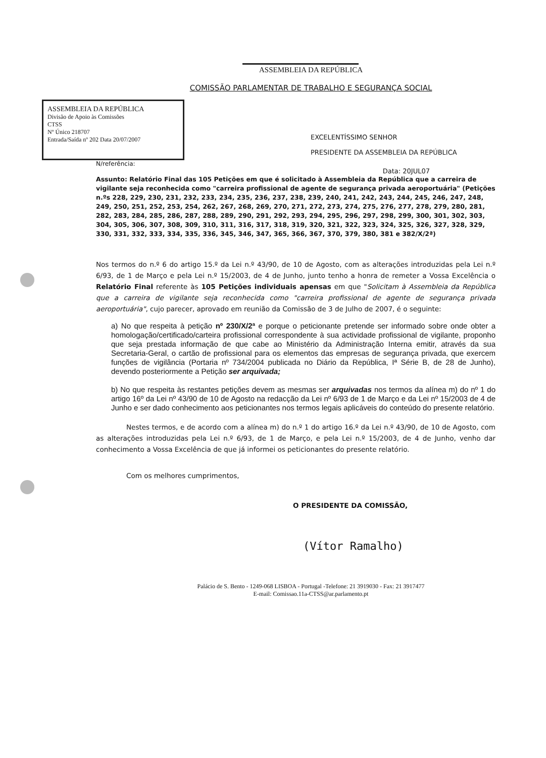ASSEMBLEIA DA REPÚBLICA
COMISSÃO PARLAMENTAR DE TRABALHO E SEGURANÇA SOCIAL
ASSEMBLEIA DA REPÚBLICA
Divisão de Apoio às Comissões
CTSS
Nº Único 218707
Entrada/Saída nº 202 Data 20/07/2007
EXCELENTÍSSIMO SENHOR
PRESIDENTE DA ASSEMBLEIA DA REPÚBLICA
N/referência:
Data: 20JUL07
Assunto: Relatório Final das 105 Petições em que é solicitado à Assembleia da República que a carreira de vigilante seja reconhecida como "carreira profissional de agente de segurança privada aeroportuária" (Petições n.ºs 228, 229, 230, 231, 232, 233, 234, 235, 236, 237, 238, 239, 240, 241, 242, 243, 244, 245, 246, 247, 248, 249, 250, 251, 252, 253, 254, 262, 267, 268, 269, 270, 271, 272, 273, 274, 275, 276, 277, 278, 279, 280, 281, 282, 283, 284, 285, 286, 287, 288, 289, 290, 291, 292, 293, 294, 295, 296, 297, 298, 299, 300, 301, 302, 303, 304, 305, 306, 307, 308, 309, 310, 311, 316, 317, 318, 319, 320, 321, 322, 323, 324, 325, 326, 327, 328, 329, 330, 331, 332, 333, 334, 335, 336, 345, 346, 347, 365, 366, 367, 370, 379, 380, 381 e 382/X/2ª)
Nos termos do n.º 6 do artigo 15.º da Lei n.º 43/90, de 10 de Agosto, com as alterações introduzidas pela Lei n.º 6/93, de 1 de Março e pela Lei n.º 15/2003, de 4 de Junho, junto tenho a honra de remeter a Vossa Excelência o Relatório Final referente às 105 Petições individuais apensas em que "Solicitam à Assembleia da República que a carreira de vigilante seja reconhecida como "carreira profissional de agente de segurança privada aeroportuária", cujo parecer, aprovado em reunião da Comissão de 3 de Julho de 2007, é o seguinte:
a) No que respeita à petição nº 230/X/2ª e porque o peticionante pretende ser informado sobre onde obter a homologação/certificado/carteira profissional correspondente à sua actividade profissional de vigilante, proponho que seja prestada informação de que cabe ao Ministério da Administração Interna emitir, através da sua Secretaria-Geral, o cartão de profissional para os elementos das empresas de segurança privada, que exercem funções de vigilância (Portaria nº 734/2004 publicada no Diário da República, Iª Série B, de 28 de Junho), devendo posteriormente a Petição ser arquivada;
b) No que respeita às restantes petições devem as mesmas ser arquivadas nos termos da alínea m) do nº 1 do artigo 16º da Lei nº 43/90 de 10 de Agosto na redacção da Lei nº 6/93 de 1 de Março e da Lei nº 15/2003 de 4 de Junho e ser dado conhecimento aos peticionantes nos termos legais aplicáveis do conteúdo do presente relatório.
Nestes termos, e de acordo com a alínea m) do n.º 1 do artigo 16.º da Lei n.º 43/90, de 10 de Agosto, com as alterações introduzidas pela Lei n.º 6/93, de 1 de Março, e pela Lei n.º 15/2003, de 4 de Junho, venho dar conhecimento a Vossa Excelência de que já informei os peticionantes do presente relatório.
Com os melhores cumprimentos,
O PRESIDENTE DA COMISSÃO,
(Vítor Ramalho)
Palácio de S. Bento - 1249-068 LISBOA - Portugal -Telefone: 21 3919030 - Fax: 21 3917477
E-mail: Comissao.11a-CTSS@ar.parlamento.pt